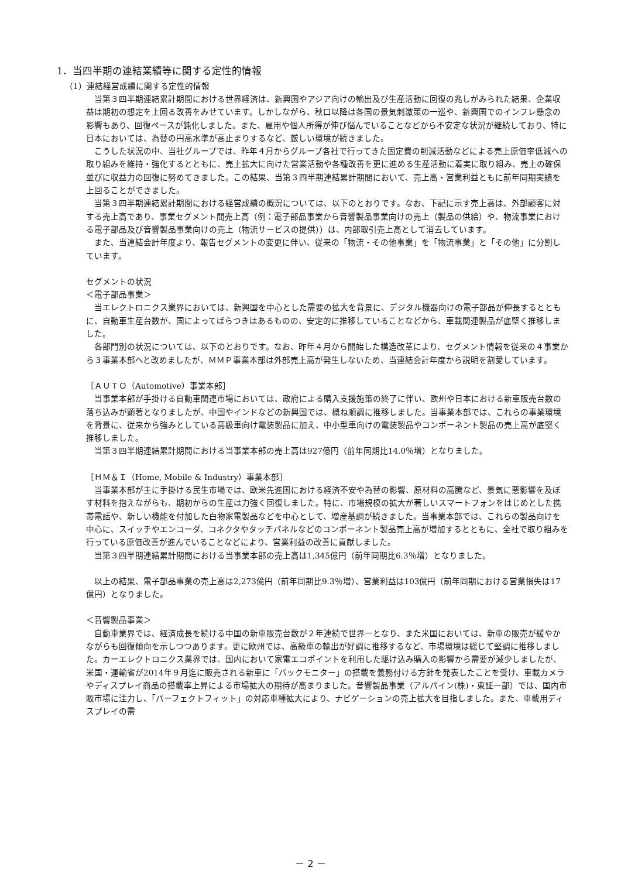1．当四半期の連結業績等に関する定性的情報
（1）連結経営成績に関する定性的情報
当第３四半期連結累計期間における世界経済は、新興国やアジア向けの輸出及び生産活動に回復の兆しがみられた結果、企業収益は期初の想定を上回る改善をみせています。しかしながら、秋口以降は各国の景気刺激策の一巡や、新興国でのインフレ懸念の影響もあり、回復ペースが鈍化しました。また、雇用や個人所得が伸び悩んでいることなどから不安定な状況が継続しており、特に日本においては、為替の円高水準が高止まりするなど、厳しい環境が続きました。
こうした状況の中、当社グループでは、昨年４月からグループ各社で行ってきた固定費の削減活動などによる売上原価率低減への取り組みを維持・強化するとともに、売上拡大に向けた営業活動や各種改善を更に進める生産活動に着実に取り組み、売上の確保並びに収益力の回復に努めてきました。この結果、当第３四半期連結累計期間において、売上高・営業利益ともに前年同期実績を上回ることができました。
当第３四半期連結累計期間における経営成績の概況については、以下のとおりです。なお、下記に示す売上高は、外部顧客に対する売上高であり、事業セグメント間売上高（例：電子部品事業から音響製品事業向けの売上（製品の供給）や、物流事業における電子部品及び音響製品事業向けの売上（物流サービスの提供））は、内部取引売上高として消去しています。
また、当連結会計年度より、報告セグメントの変更に伴い、従来の「物流・その他事業」を「物流事業」と「その他」に分割しています。
セグメントの状況
＜電子部品事業＞
当エレクトロニクス業界においては、新興国を中心とした需要の拡大を背景に、デジタル機器向けの電子部品が伸長するとともに、自動車生産台数が、国によってばらつきはあるものの、安定的に推移していることなどから、車載関連製品が底堅く推移しました。
各部門別の状況については、以下のとおりです。なお、昨年４月から開始した構造改革により、セグメント情報を従来の４事業から３事業本部へと改めましたが、ＭＭＰ事業本部は外部売上高が発生しないため、当連結会計年度から説明を割愛しています。
［ＡＵＴＯ（Automotive）事業本部］
当事業本部が手掛ける自動車関連市場においては、政府による購入支援施策の終了に伴い、欧州や日本における新車販売台数の落ち込みが顕著となりましたが、中国やインドなどの新興国では、概ね順調に推移しました。当事業本部では、これらの事業環境を背景に、従来から強みとしている高級車向け電装製品に加え、中小型車向けの電装製品やコンポーネント製品の売上高が底堅く推移しました。
当第３四半期連結累計期間における当事業本部の売上高は927億円（前年同期比14.0％増）となりました。
［ＨＭ＆Ｉ（Home, Mobile & Industry）事業本部］
当事業本部が主に手掛ける民生市場では、欧米先進国における経済不安や為替の影響、原材料の高騰など、景気に悪影響を及ぼす材料を抱えながらも、期初からの生産は力強く回復しました。特に、市場規模の拡大が著しいスマートフォンをはじめとした携帯電話や、新しい機能を付加した白物家電製品などを中心として、増産基調が続きました。当事業本部では、これらの製品向けを中心に、スイッチやエンコーダ、コネクタやタッチパネルなどのコンポーネント製品売上高が増加するとともに、全社で取り組みを行っている原価改善が進んでいることなどにより、営業利益の改善に貢献しました。
当第３四半期連結累計期間における当事業本部の売上高は1,345億円（前年同期比6.3％増）となりました。
以上の結果、電子部品事業の売上高は2,273億円（前年同期比9.3％増）、営業利益は103億円（前年同期における営業損失は17億円）となりました。
＜音響製品事業＞
自動車業界では、経済成長を続ける中国の新車販売台数が２年連続で世界一となり、また米国においては、新車の販売が緩やかながらも回復傾向を示しつつあります。更に欧州では、高級車の輸出が好調に推移するなど、市場環境は総じて堅調に推移しました。カーエレクトロニクス業界では、国内において家電エコポイントを利用した駆け込み購入の影響から需要が減少しましたが、米国・運輸省が2014年９月迄に販売される新車に「バックモニター」の搭載を義務付ける方針を発表したことを受け、車載カメラやディスプレイ商品の搭載率上昇による市場拡大の期待が高まりました。音響製品事業（アルパイン(株)・東証一部）では、国内市販市場に注力し、「パーフェクトフィット」の対応車種拡大により、ナビゲーションの売上拡大を目指しました。また、車載用ディスプレイの需
－ 2 －